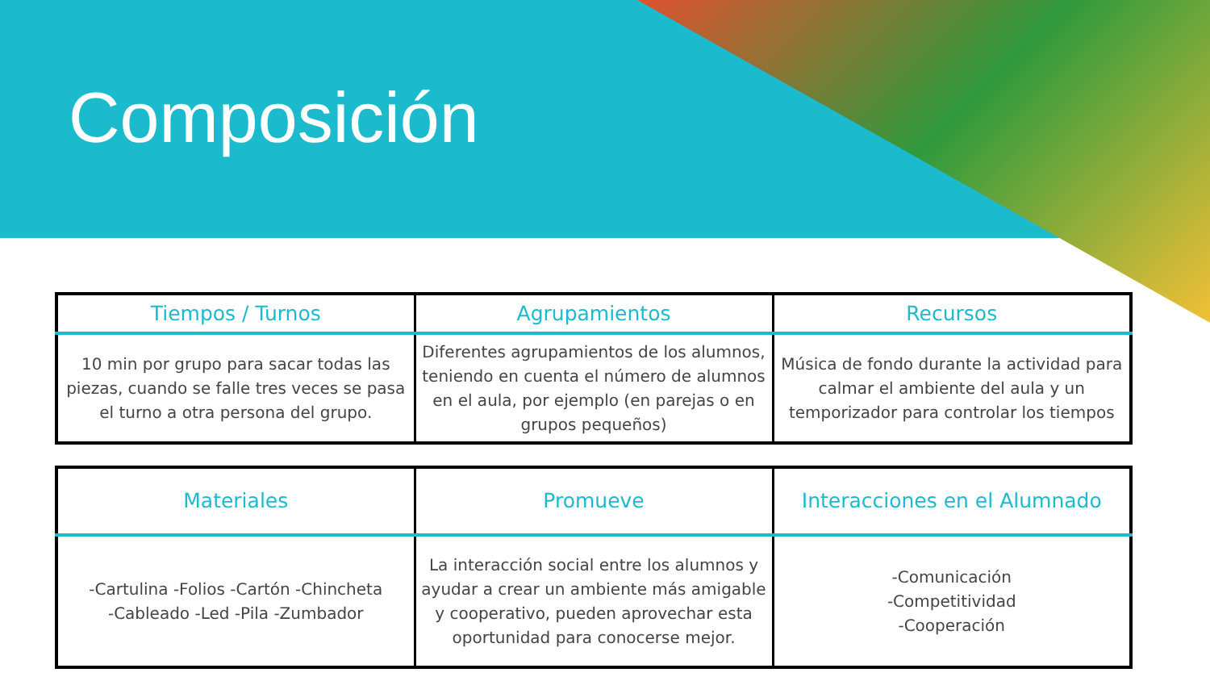Composición
| Tiempos / Turnos | Agrupamientos | Recursos |
| --- | --- | --- |
| 10 min por grupo para sacar todas las piezas, cuando se falle tres veces se pasa el turno a otra persona del grupo. | Diferentes agrupamientos de los alumnos, teniendo en cuenta el número de alumnos en el aula, por ejemplo (en parejas o en grupos pequeños) | Música de fondo durante la actividad para calmar el ambiente del aula y un temporizador para controlar los tiempos |
| Materiales | Promueve | Interacciones en el Alumnado |
| --- | --- | --- |
| -Cartulina -Folios -Cartón -Chincheta -Cableado -Led -Pila -Zumbador | La interacción social entre los alumnos y ayudar a crear un ambiente más amigable y cooperativo, pueden aprovechar esta oportunidad para conocerse mejor. | -Comunicación -Competitividad -Cooperación |